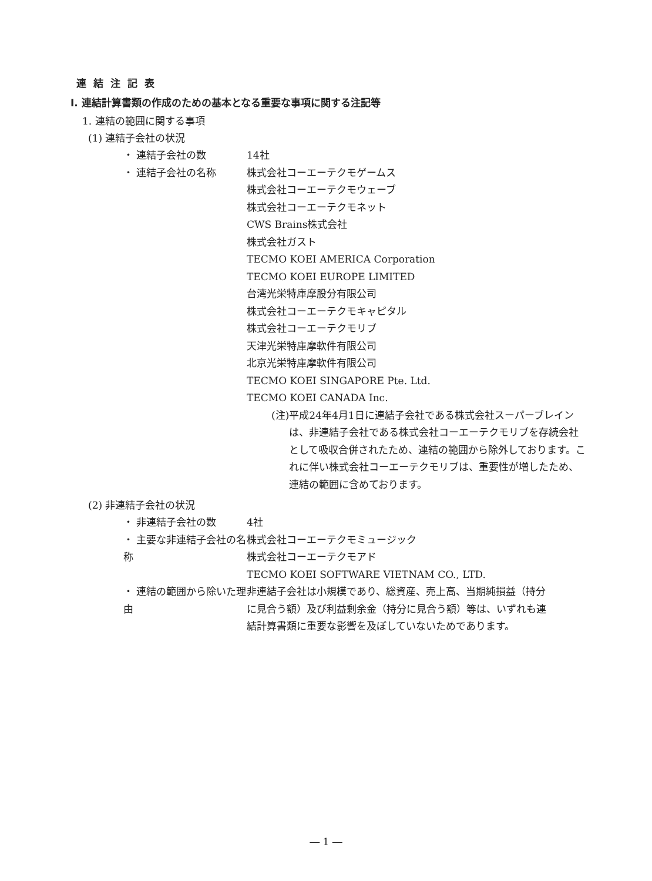連結注記表
Ⅰ. 連結計算書類の作成のための基本となる重要な事項に関する注記等
1. 連結の範囲に関する事項
(1) 連結子会社の状況
・ 連結子会社の数 14社
・ 連結子会社の名称 株式会社コーエーテクモゲームス
株式会社コーエーテクモウェーブ
株式会社コーエーテクモネット
CWS Brains株式会社
株式会社ガスト
TECMO KOEI AMERICA Corporation
TECMO KOEI EUROPE LIMITED
台湾光栄特庫摩股分有限公司
株式会社コーエーテクモキャピタル
株式会社コーエーテクモリブ
天津光栄特庫摩軟件有限公司
北京光栄特庫摩軟件有限公司
TECMO KOEI SINGAPORE Pte. Ltd.
TECMO KOEI CANADA Inc.
(注) 平成24年4月1日に連結子会社である株式会社スーパーブレインは、非連結子会社である株式会社コーエーテクモリブを存続会社として吸収合併されたため、連結の範囲から除外しております。これに伴い株式会社コーエーテクモリブは、重要性が増したため、連結の範囲に含めております。
(2) 非連結子会社の状況
・ 非連結子会社の数 4社
・ 主要な非連結子会社の名称 株式会社コーエーテクモミュージック
株式会社コーエーテクモアド
TECMO KOEI SOFTWARE VIETNAM CO., LTD.
・ 連結の範囲から除いた理由 非連結子会社は小規模であり、総資産、売上高、当期純損益（持分に見合う額）及び利益剰余金（持分に見合う額）等は、いずれも連結計算書類に重要な影響を及ぼしていないためであります。
― 1 ―